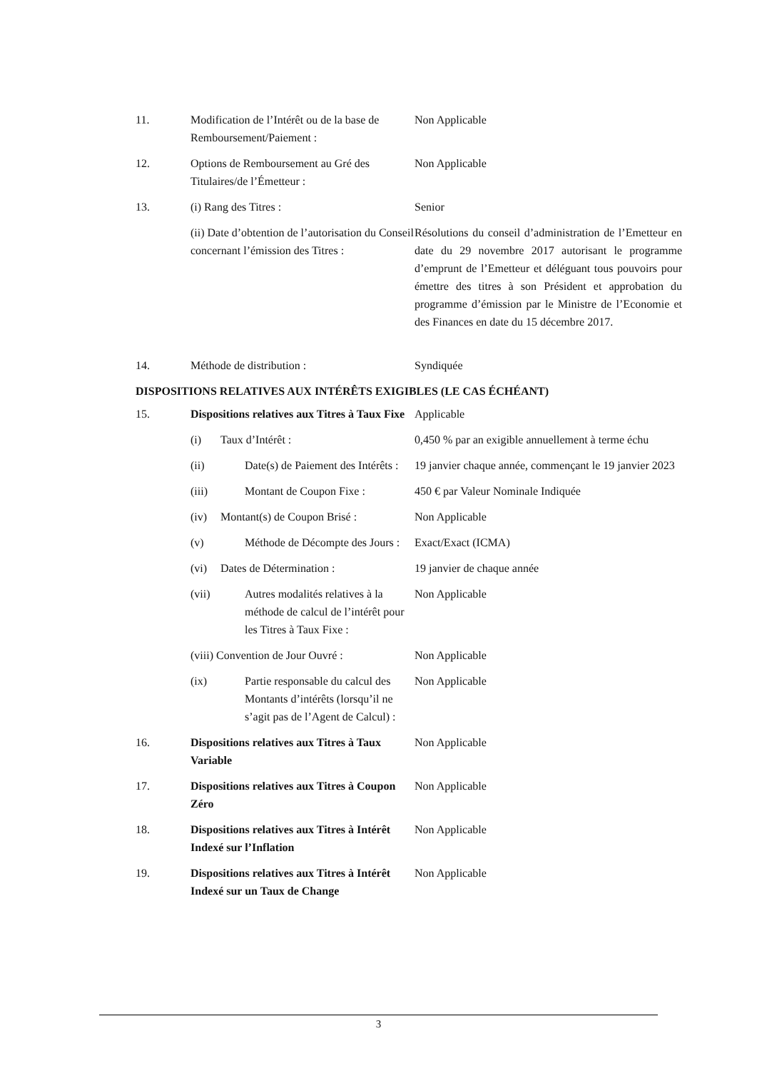| 11. | Modification de l’Intérêt ou de la base de Remboursement/Paiement : | Non Applicable |
| 12. | Options de Remboursement au Gré des Titulaires/de l’Émetteur : | Non Applicable |
| 13. | (i) Rang des Titres : | Senior |
| | (ii) Date d’obtention de l’autorisation du Conseil concernant l’émission des Titres : | Résolutions du conseil d’administration de l’Emetteur en date du 29 novembre 2017 autorisant le programme d’emprunt de l’Emetteur et déléguant tous pouvoirs pour émettre des titres à son Président et approbation du programme d’émission par le Ministre de l’Economie et des Finances en date du 15 décembre 2017. |
| 14. | Méthode de distribution : | Syndiquée |
DISPOSITIONS RELATIVES AUX INTÉRÊTS EXIGIBLES (LE CAS ÉCHÉANT)
| 15. | Dispositions relatives aux Titres à Taux Fixe | Applicable |
| | (i) Taux d’Intérêt : | 0,450 % par an exigible annuellement à terme échu |
| | (ii) Date(s) de Paiement des Intérêts : | 19 janvier chaque année, commençant le 19 janvier 2023 |
| | (iii) Montant de Coupon Fixe : | 450 € par Valeur Nominale Indiquée |
| | (iv) Montant(s) de Coupon Brisé : | Non Applicable |
| | (v) Méthode de Décompte des Jours : | Exact/Exact (ICMA) |
| | (vi) Dates de Détermination : | 19 janvier de chaque année |
| | (vii) Autres modalités relatives à la méthode de calcul de l’intérêt pour les Titres à Taux Fixe : | Non Applicable |
| | (viii) Convention de Jour Ouvré : | Non Applicable |
| | (ix) Partie responsable du calcul des Montants d’intérêts (lorsqu’il ne s’agit pas de l’Agent de Calcul) : | Non Applicable |
| 16. | Dispositions relatives aux Titres à Taux Variable | Non Applicable |
| 17. | Dispositions relatives aux Titres à Coupon Zéro | Non Applicable |
| 18. | Dispositions relatives aux Titres à Intérêt Indexé sur l’Inflation | Non Applicable |
| 19. | Dispositions relatives aux Titres à Intérêt Indexé sur un Taux de Change | Non Applicable |
3